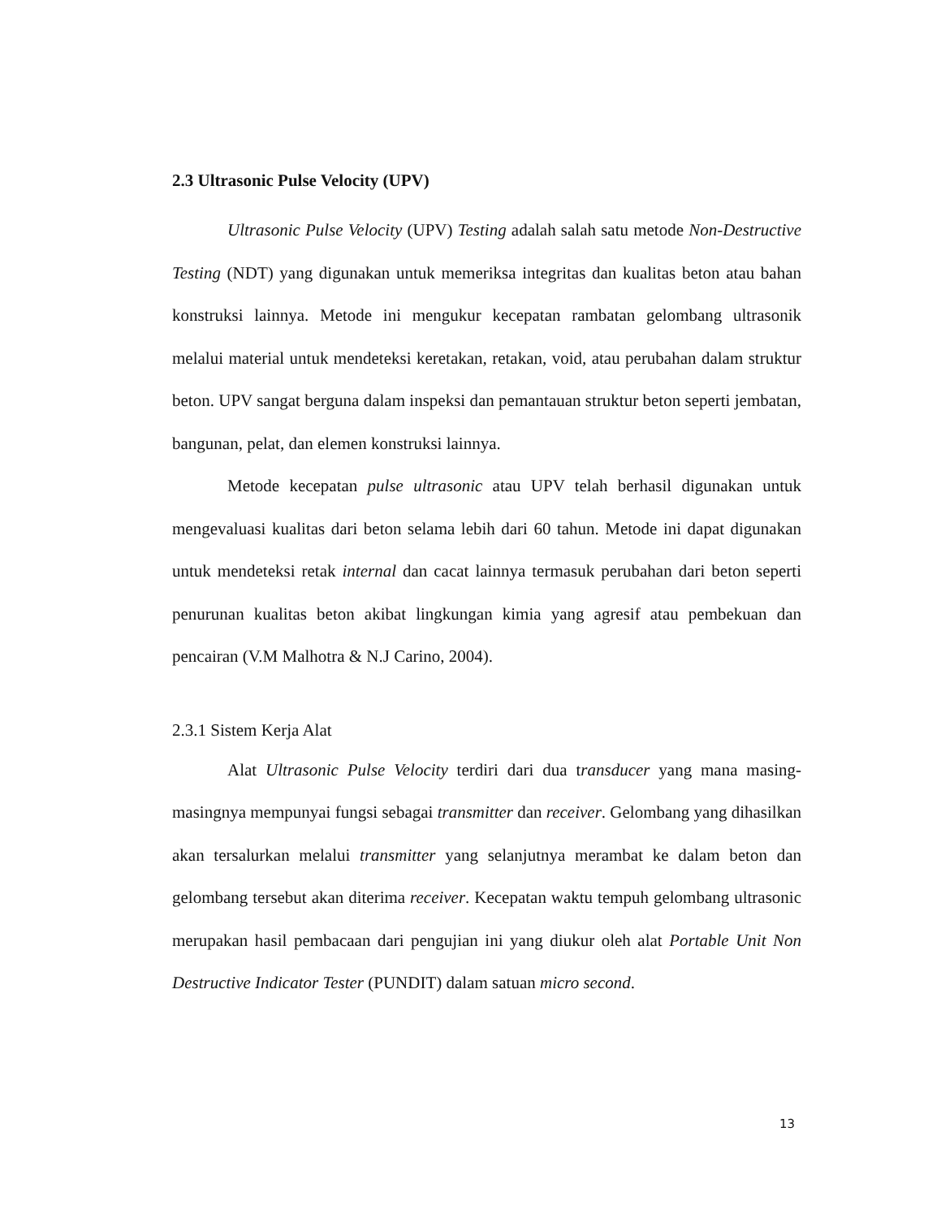2.3 Ultrasonic Pulse Velocity (UPV)
Ultrasonic Pulse Velocity (UPV) Testing adalah salah satu metode Non-Destructive Testing (NDT) yang digunakan untuk memeriksa integritas dan kualitas beton atau bahan konstruksi lainnya. Metode ini mengukur kecepatan rambatan gelombang ultrasonik melalui material untuk mendeteksi keretakan, retakan, void, atau perubahan dalam struktur beton. UPV sangat berguna dalam inspeksi dan pemantauan struktur beton seperti jembatan, bangunan, pelat, dan elemen konstruksi lainnya.
Metode kecepatan pulse ultrasonic atau UPV telah berhasil digunakan untuk mengevaluasi kualitas dari beton selama lebih dari 60 tahun. Metode ini dapat digunakan untuk mendeteksi retak internal dan cacat lainnya termasuk perubahan dari beton seperti penurunan kualitas beton akibat lingkungan kimia yang agresif atau pembekuan dan pencairan (V.M Malhotra & N.J Carino, 2004).
2.3.1 Sistem Kerja Alat
Alat Ultrasonic Pulse Velocity terdiri dari dua transducer yang mana masing-masingnya mempunyai fungsi sebagai transmitter dan receiver. Gelombang yang dihasilkan akan tersalurkan melalui transmitter yang selanjutnya merambat ke dalam beton dan gelombang tersebut akan diterima receiver. Kecepatan waktu tempuh gelombang ultrasonic merupakan hasil pembacaan dari pengujian ini yang diukur oleh alat Portable Unit Non Destructive Indicator Tester (PUNDIT) dalam satuan micro second.
13